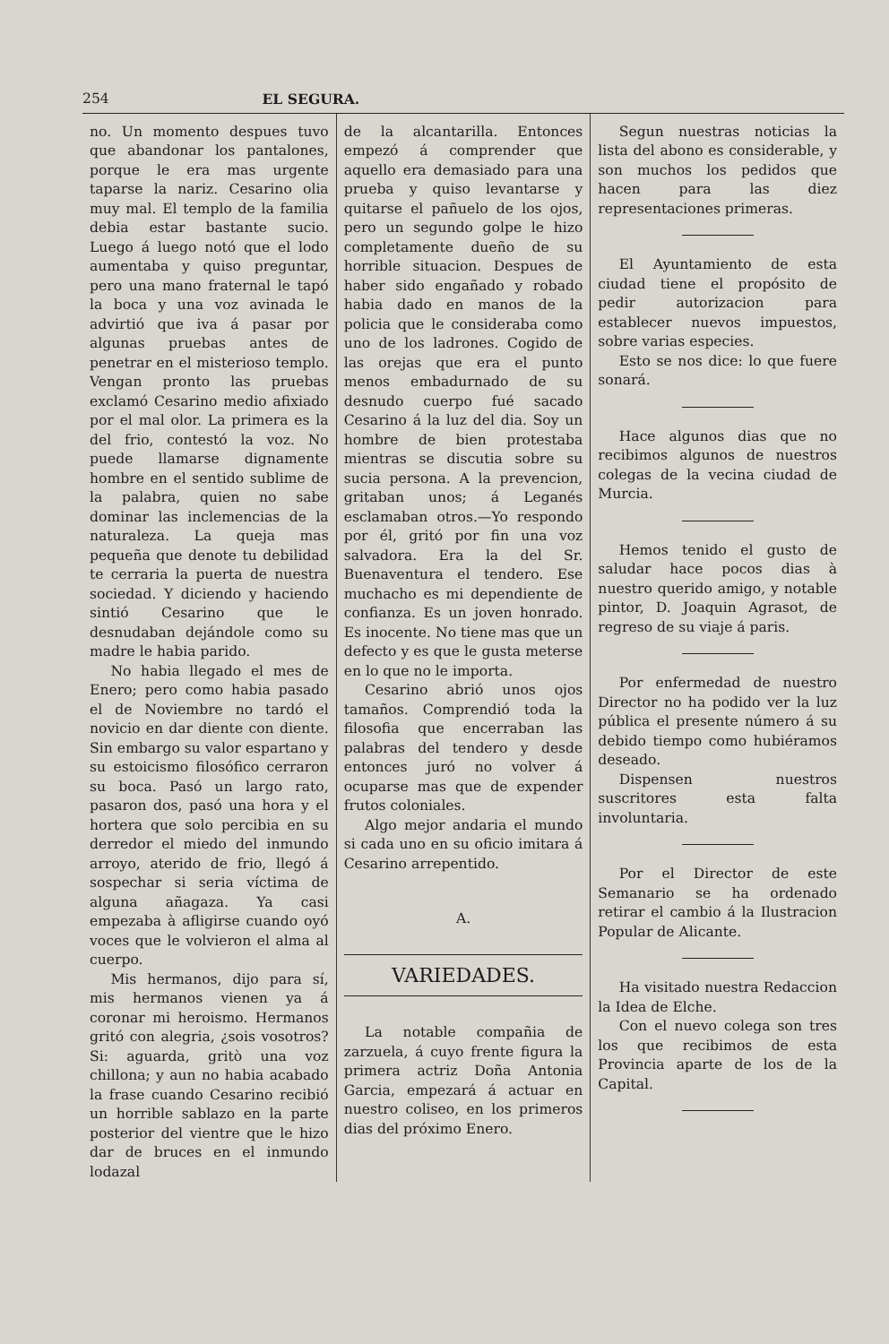254 EL SEGURA.
no. Un momento despues tuvo que abandonar los pantalones, porque le era mas urgente taparse la nariz. Cesarino olia muy mal. El templo de la familia debia estar bastante sucio. Luego á luego notó que el lodo aumentaba y quiso preguntar, pero una mano fraternal le tapó la boca y una voz avinada le advirtió que iva á pasar por algunas pruebas antes de penetrar en el misterioso templo. Vengan pronto las pruebas exclamó Cesarino medio afixiado por el mal olor. La primera es la del frio, contestó la voz. No puede llamarse dignamente hombre en el sentido sublime de la palabra, quien no sabe dominar las inclemencias de la naturaleza. La queja mas pequeña que denote tu debilidad te cerraria la puerta de nuestra sociedad. Y diciendo y haciendo sintió Cesarino que le desnudaban dejándole como su madre le habia parido.
No habia llegado el mes de Enero; pero como habia pasado el de Noviembre no tardó el novicio en dar diente con diente. Sin embargo su valor espartano y su estoicismo filosófico cerraron su boca. Pasó un largo rato, pasaron dos, pasó una hora y el hortera que solo percibia en su derredor el miedo del inmundo arroyo, aterido de frio, llegó á sospechar si seria víctima de alguna añagaza. Ya casi empezaba à afligirse cuando oyó voces que le volvieron el alma al cuerpo.
Mis hermanos, dijo para sí, mis hermanos vienen ya á coronar mi heroismo. Hermanos gritó con alegria, ¿sois vosotros? Si: aguarda, gritò una voz chillona; y aun no habia acabado la frase cuando Cesarino recibió un horrible sablazo en la parte posterior del vientre que le hizo dar de bruces en el inmundo lodazal
de la alcantarilla. Entonces empezó á comprender que aquello era demasiado para una prueba y quiso levantarse y quitarse el pañuelo de los ojos, pero un segundo golpe le hizo completamente dueño de su horrible situacion. Despues de haber sido engañado y robado habia dado en manos de la policia que le consideraba como uno de los ladrones. Cogido de las orejas que era el punto menos embadurnado de su desnudo cuerpo fué sacado Cesarino á la luz del dia. Soy un hombre de bien protestaba mientras se discutia sobre su sucia persona. A la prevencion, gritaban unos; á Leganés esclamaban otros.—Yo respondo por él, gritó por fin una voz salvadora. Era la del Sr. Buenaventura el tendero. Ese muchacho es mi dependiente de confianza. Es un joven honrado. Es inocente. No tiene mas que un defecto y es que le gusta meterse en lo que no le importa.
Cesarino abrió unos ojos tamaños. Comprendió toda la filosofia que encerraban las palabras del tendero y desde entonces juró no volver á ocuparse mas que de expender frutos coloniales.
Algo mejor andaria el mundo si cada uno en su oficio imitara á Cesarino arrepentido.
A.
VARIEDADES.
La notable compañia de zarzuela, á cuyo frente figura la primera actriz Doña Antonia Garcia, empezará á actuar en nuestro coliseo, en los primeros dias del próximo Enero.
Segun nuestras noticias la lista del abono es considerable, y son muchos los pedidos que hacen para las diez representaciones primeras.
El Ayuntamiento de esta ciudad tiene el propósito de pedir autorizacion para establecer nuevos impuestos, sobre varias especies.
Esto se nos dice: lo que fuere sonará.
Hace algunos dias que no recibimos algunos de nuestros colegas de la vecina ciudad de Murcia.
Hemos tenido el gusto de saludar hace pocos dias à nuestro querido amigo, y notable pintor, D. Joaquin Agrasot, de regreso de su viaje á paris.
Por enfermedad de nuestro Director no ha podido ver la luz pública el presente número á su debido tiempo como hubiéramos deseado.
Dispensen nuestros suscritores esta falta involuntaria.
Por el Director de este Semanario se ha ordenado retirar el cambio á la Ilustracion Popular de Alicante.
Ha visitado nuestra Redaccion la Idea de Elche.
Con el nuevo colega son tres los que recibimos de esta Provincia aparte de los de la Capital.